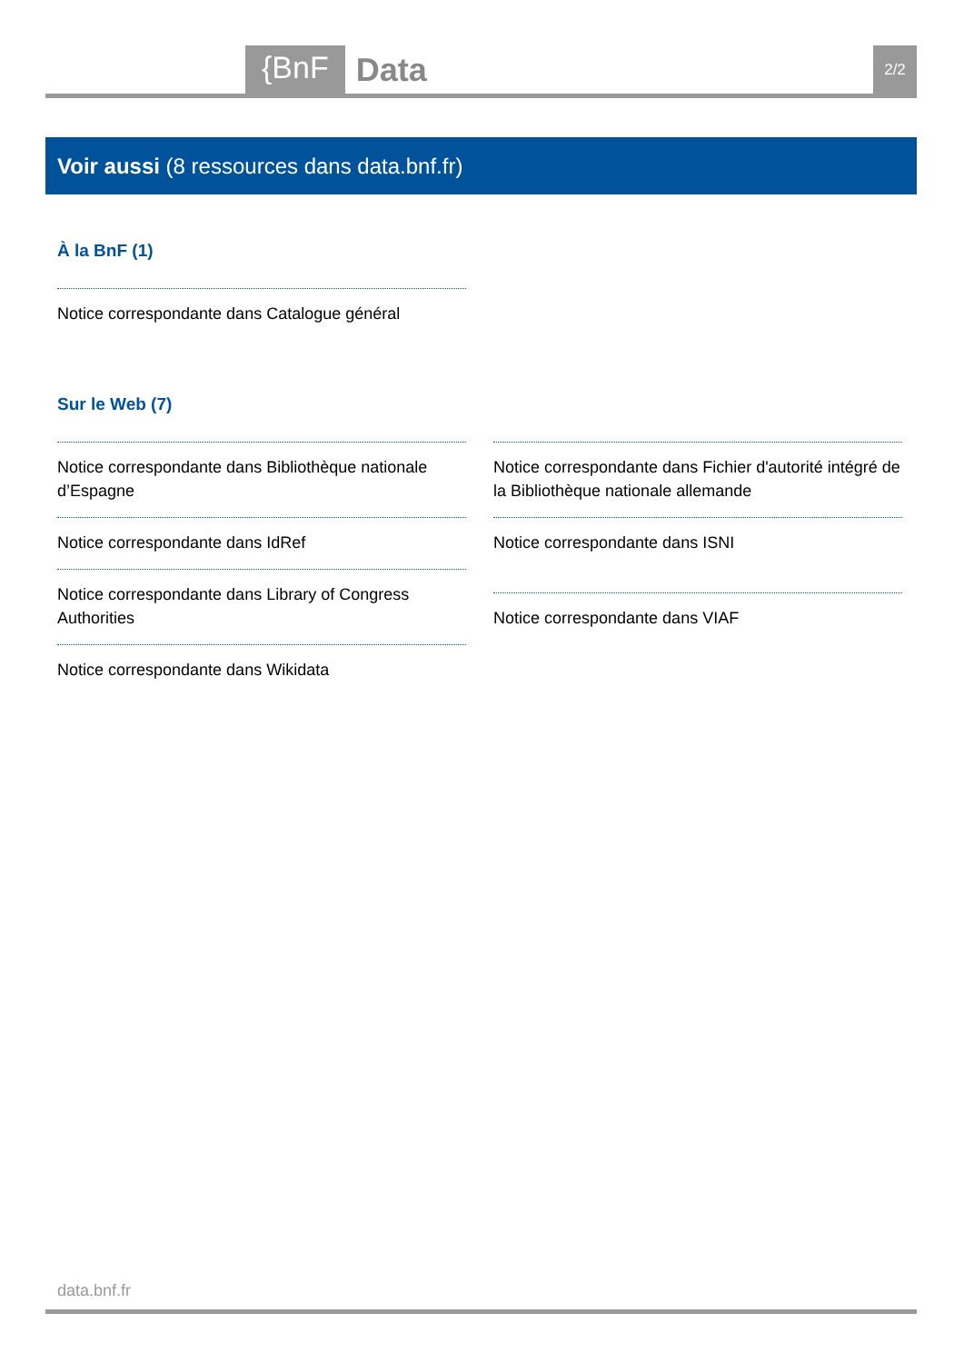{BnF Data 2/2
Voir aussi (8 ressources dans data.bnf.fr)
À la BnF (1)
Notice correspondante dans Catalogue général
Sur le Web (7)
Notice correspondante dans Bibliothèque nationale d’Espagne
Notice correspondante dans IdRef
Notice correspondante dans Library of Congress Authorities
Notice correspondante dans Wikidata
Notice correspondante dans Fichier d'autorité intégré de la Bibliothèque nationale allemande
Notice correspondante dans ISNI
Notice correspondante dans VIAF
data.bnf.fr